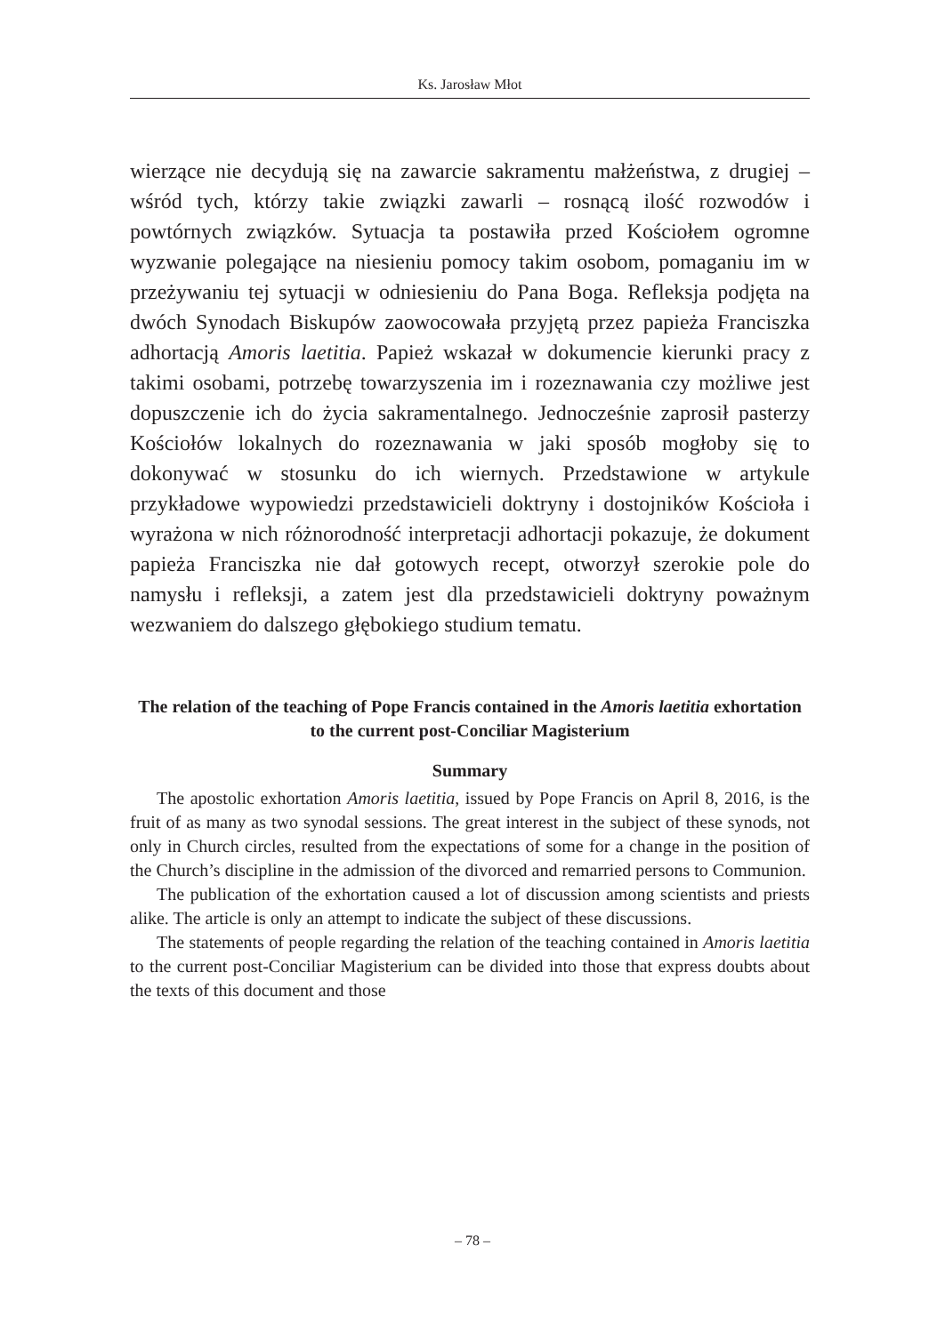Ks. Jarosław Młot
wierzące nie decydują się na zawarcie sakramentu małżeństwa, z drugiej – wśród tych, którzy takie związki zawarli – rosnącą ilość rozwodów i powtórnych związków. Sytuacja ta postawiła przed Kościołem ogromne wyzwanie polegające na niesieniu pomocy takim osobom, pomaganiu im w przeżywaniu tej sytuacji w odniesieniu do Pana Boga. Refleksja podjęta na dwóch Synodach Biskupów zaowocowała przyjętą przez papieża Franciszka adhortacją Amoris laetitia. Papież wskazał w dokumencie kierunki pracy z takimi osobami, potrzebę towarzyszenia im i rozeznawania czy możliwe jest dopuszczenie ich do życia sakramentalnego. Jednocześnie zaprosił pasterzy Kościołów lokalnych do rozeznawania w jaki sposób mogłoby się to dokonywać w stosunku do ich wiernych. Przedstawione w artykule przykładowe wypowiedzi przedstawicieli doktryny i dostojników Kościoła i wyrażona w nich różnorodność interpretacji adhortacji pokazuje, że dokument papieża Franciszka nie dał gotowych recept, otworzył szerokie pole do namysłu i refleksji, a zatem jest dla przedstawicieli doktryny poważnym wezwaniem do dalszego głębokiego studium tematu.
The relation of the teaching of Pope Francis contained in the Amoris laetitia exhortation to the current post-Conciliar Magisterium
Summary
The apostolic exhortation Amoris laetitia, issued by Pope Francis on April 8, 2016, is the fruit of as many as two synodal sessions. The great interest in the subject of these synods, not only in Church circles, resulted from the expectations of some for a change in the position of the Church’s discipline in the admission of the divorced and remarried persons to Communion.
The publication of the exhortation caused a lot of discussion among scientists and priests alike. The article is only an attempt to indicate the subject of these discussions.
The statements of people regarding the relation of the teaching contained in Amoris laetitia to the current post-Conciliar Magisterium can be divided into those that express doubts about the texts of this document and those
– 78 –